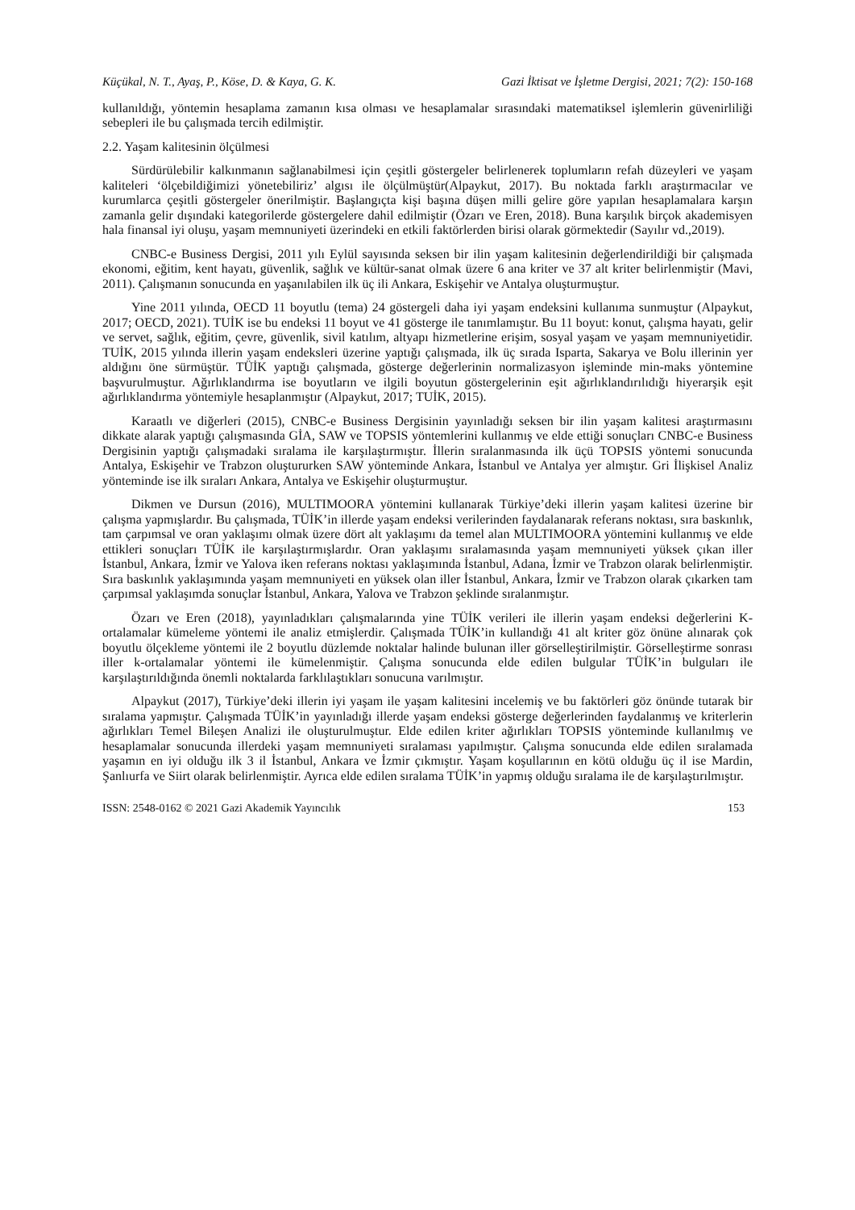Küçükal, N. T., Ayaş, P., Köse, D. & Kaya, G. K. Gazi İktisat ve İşletme Dergisi, 2021; 7(2): 150-168
kullanıldığı, yöntemin hesaplama zamanın kısa olması ve hesaplamalar sırasındaki matematiksel işlemlerin güvenirliliği sebepleri ile bu çalışmada tercih edilmiştir.
2.2. Yaşam kalitesinin ölçülmesi
Sürdürülebilir kalkınmanın sağlanabilmesi için çeşitli göstergeler belirlenerek toplumların refah düzeyleri ve yaşam kaliteleri ‘ölçebildiğimizi yönetebiliriz’ algısı ile ölçülmüştür(Alpaykut, 2017). Bu noktada farklı araştırmacılar ve kurumlarca çeşitli göstergeler önerilmiştir. Başlangıçta kişi başına düşen milli gelire göre yapılan hesaplamalara karşın zamanla gelir dışındaki kategorilerde göstergelere dahil edilmiştir (Özarı ve Eren, 2018). Buna karşılık birçok akademisyen hala finansal iyi oluşu, yaşam memnuniyeti üzerindeki en etkili faktörlerden birisi olarak görmektedir (Sayılır vd.,2019).
CNBC-e Business Dergisi, 2011 yılı Eylül sayısında seksen bir ilin yaşam kalitesinin değerlendirildiği bir çalışmada ekonomi, eğitim, kent hayatı, güvenlik, sağlık ve kültür-sanat olmak üzere 6 ana kriter ve 37 alt kriter belirlenmiştir (Mavi, 2011). Çalışmanın sonucunda en yaşanılabilen ilk üç ili Ankara, Eskişehir ve Antalya oluşturmuştur.
Yine 2011 yılında, OECD 11 boyutlu (tema) 24 göstergeli daha iyi yaşam endeksini kullanıma sunmuştur (Alpaykut, 2017; OECD, 2021). TUİK ise bu endeksi 11 boyut ve 41 gösterge ile tanımlamıştır. Bu 11 boyut: konut, çalışma hayatı, gelir ve servet, sağlık, eğitim, çevre, güvenlik, sivil katılım, altyapı hizmetlerine erişim, sosyal yaşam ve yaşam memnuniyetidir. TUİK, 2015 yılında illerin yaşam endeksleri üzerine yaptığı çalışmada, ilk üç sırada Isparta, Sakarya ve Bolu illerinin yer aldığını öne sürmüştür. TÜİK yaptığı çalışmada, gösterge değerlerinin normalizasyon işleminde min-maks yöntemine başvurulmuştur. Ağırlıklandırma ise boyutların ve ilgili boyutun göstergelerinin eşit ağırlıklandırılıdığı hiyerarşik eşit ağırlıklandırma yöntemiyle hesaplanmıştır (Alpaykut, 2017; TUİK, 2015).
Karaatlı ve diğerleri (2015), CNBC-e Business Dergisinin yayınladığı seksen bir ilin yaşam kalitesi araştırmasını dikkate alarak yaptığı çalışmasında GİA, SAW ve TOPSIS yöntemlerini kullanmış ve elde ettiği sonuçları CNBC-e Business Dergisinin yaptığı çalışmadaki sıralama ile karşılaştırmıştır. İllerin sıralanmasında ilk üçü TOPSIS yöntemi sonucunda Antalya, Eskişehir ve Trabzon oluştururken SAW yönteminde Ankara, İstanbul ve Antalya yer almıştır. Gri İlişkisel Analiz yönteminde ise ilk sıraları Ankara, Antalya ve Eskişehir oluşturmuştur.
Dikmen ve Dursun (2016), MULTIMOORA yöntemini kullanarak Türkiye’deki illerin yaşam kalitesi üzerine bir çalışma yapmışlardır. Bu çalışmada, TÜİK’in illerde yaşam endeksi verilerinden faydalanarak referans noktası, sıra baskınlık, tam çarpımsal ve oran yaklaşımı olmak üzere dört alt yaklaşımı da temel alan MULTIMOORA yöntemini kullanmış ve elde ettikleri sonuçları TÜİK ile karşılaştırmışlardır. Oran yaklaşımı sıralamasında yaşam memnuniyeti yüksek çıkan iller İstanbul, Ankara, İzmir ve Yalova iken referans noktası yaklaşımında İstanbul, Adana, İzmir ve Trabzon olarak belirlenmiştir. Sıra baskınlık yaklaşımında yaşam memnuniyeti en yüksek olan iller İstanbul, Ankara, İzmir ve Trabzon olarak çıkarken tam çarpımsal yaklaşımda sonuçlar İstanbul, Ankara, Yalova ve Trabzon şeklinde sıralanmıştır.
Özarı ve Eren (2018), yayınladıkları çalışmalarında yine TÜİK verileri ile illerin yaşam endeksi değerlerini K-ortalamalar kümeleme yöntemi ile analiz etmişlerdir. Çalışmada TÜİK’in kullandığı 41 alt kriter göz önüne alınarak çok boyutlu ölçekleme yöntemi ile 2 boyutlu düzlemde noktalar halinde bulunan iller görselleştirilmiştir. Görselleştirme sonrası iller k-ortalamalar yöntemi ile kümelenmiştir. Çalışma sonucunda elde edilen bulgular TÜİK’in bulguları ile karşılaştırıldığında önemli noktalarda farklılaştıkları sonucuna varılmıştır.
Alpaykut (2017), Türkiye’deki illerin iyi yaşam ile yaşam kalitesini incelemiş ve bu faktörleri göz önünde tutarak bir sıralama yapmıştır. Çalışmada TÜİK’in yayınladığı illerde yaşam endeksi gösterge değerlerinden faydalanmış ve kriterlerin ağırlıkları Temel Bileşen Analizi ile oluşturulmuştur. Elde edilen kriter ağırlıkları TOPSIS yönteminde kullanılmış ve hesaplamalar sonucunda illerdeki yaşam memnuniyeti sıralaması yapılmıştır. Çalışma sonucunda elde edilen sıralamada yaşamın en iyi olduğu ilk 3 il İstanbul, Ankara ve İzmir çıkmıştır. Yaşam koşullarının en kötü olduğu üç il ise Mardin, Şanlıurfa ve Siirt olarak belirlenmiştir. Ayrıca elde edilen sıralama TÜİK’in yapmış olduğu sıralama ile de karşılaştırılmıştır.
ISSN: 2548-0162 © 2021 Gazi Akademik Yayıncılık 153